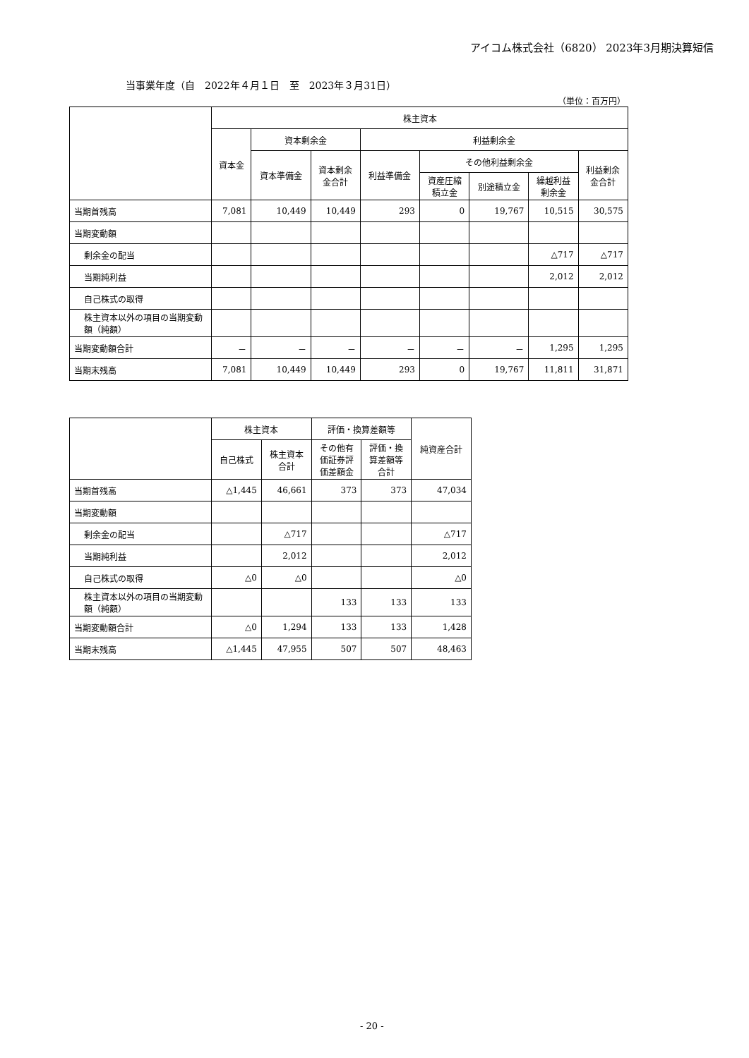アイコム株式会社（6820） 2023年3月期決算短信
当事業年度（自　2022年４月１日　至　2023年３月31日）
（単位：百万円）
| | 株主資本 | | | | | | | |
| --- | --- | --- | --- | --- | --- | --- | --- | --- |
| | 資本金 | 資本剰余金 | | 利益剰余金 | | | | |
| | | 資本準備金 | 資本剰余 金合計 | 利益準備金 | その他利益剰余金 | | | 利益剰余 金合計 |
| | | | | | 資産圧縮 積立金 | 別途積立金 | 繰越利益 剰余金 | |
| 当期首残高 | 7,081 | 10,449 | 10,449 | 293 | 0 | 19,767 | 10,515 | 30,575 |
| 当期変動額 | | | | | | | | |
| 剰余金の配当 | | | | | | | △717 | △717 |
| 当期純利益 | | | | | | | 2,012 | 2,012 |
| 自己株式の取得 | | | | | | | | |
| 株主資本以外の項目の当期変動額（純額） | | | | | | | | |
| 当期変動額合計 | － | － | － | － | － | － | 1,295 | 1,295 |
| 当期末残高 | 7,081 | 10,449 | 10,449 | 293 | 0 | 19,767 | 11,811 | 31,871 |
| | 株主資本 | | 評価・換算差額等 | | 純資産合計 |
| --- | --- | --- | --- | --- | --- |
| | 自己株式 | 株主資本 合計 | その他有 価証券評 価差額金 | 評価・換 算差額等 合計 | |
| 当期首残高 | △1,445 | 46,661 | 373 | 373 | 47,034 |
| 当期変動額 | | | | | |
| 剰余金の配当 | | △717 | | | △717 |
| 当期純利益 | | 2,012 | | | 2,012 |
| 自己株式の取得 | △0 | △0 | | | △0 |
| 株主資本以外の項目の当期変動額（純額） | | | 133 | 133 | 133 |
| 当期変動額合計 | △0 | 1,294 | 133 | 133 | 1,428 |
| 当期末残高 | △1,445 | 47,955 | 507 | 507 | 48,463 |
- 20 -